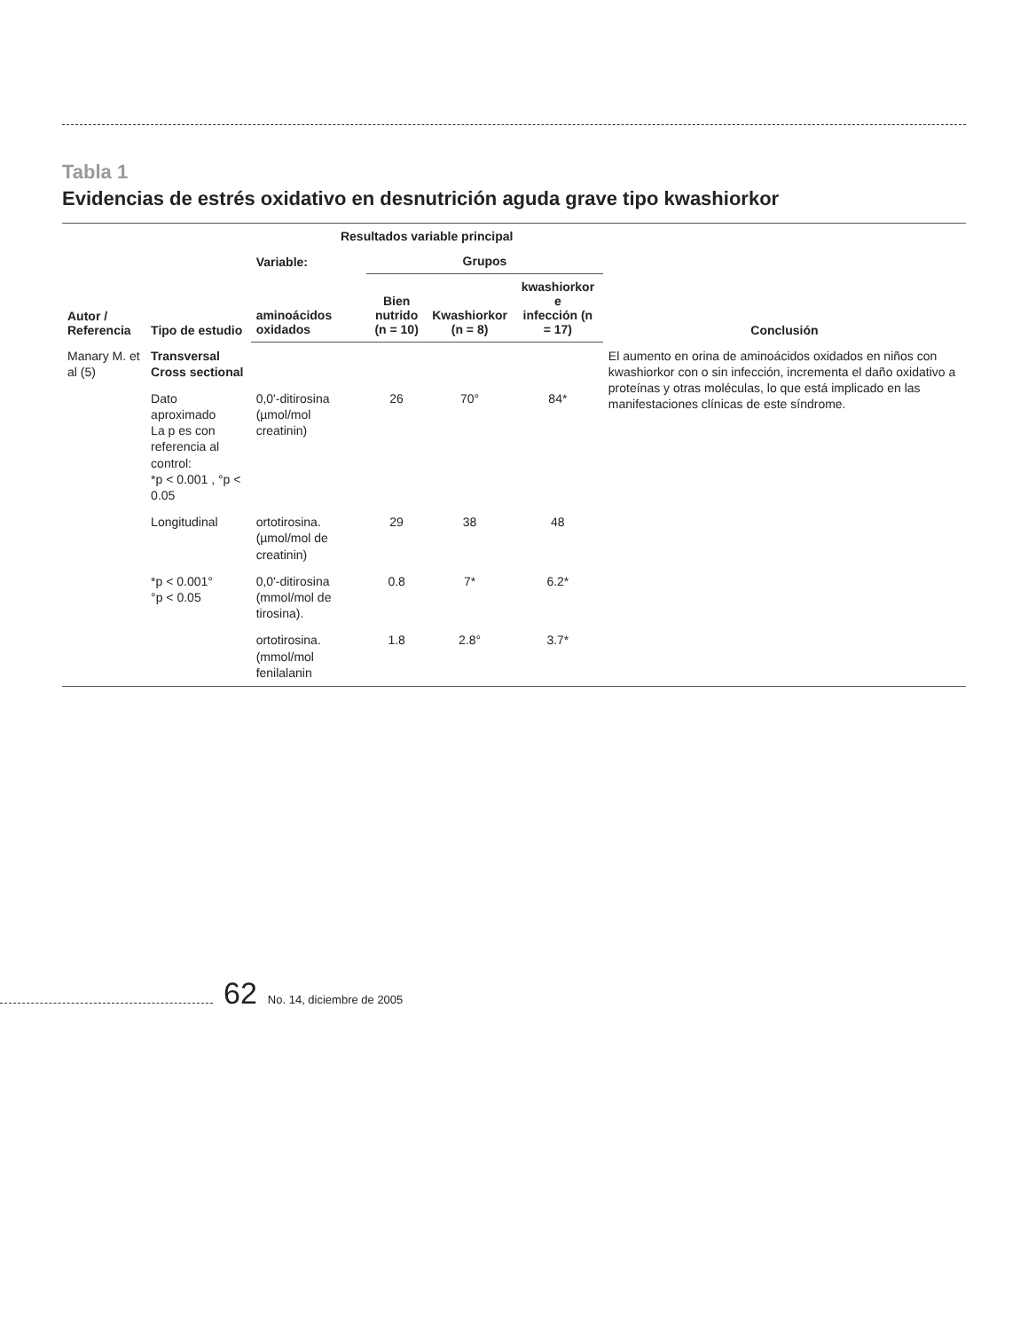Tabla 1
Evidencias de estrés oxidativo en desnutrición aguda grave tipo kwashiorkor
| Autor / Referencia | Tipo de estudio | Resultados variable principal | | | | Conclusión |
| --- | --- | --- | --- | --- | --- | --- |
| | | Variable: | Grupos | | | |
| | | aminoácidos oxidados | Bien nutrido (n = 10) | Kwashiorkor (n = 8) | kwashiorkor e infección (n = 17) | |
| Manary M. et al (5) | Transversal Cross sectional | | | | | El aumento en orina de aminoácidos oxidados en niños con kwashiorkor con o sin infección, incrementa el daño oxidativo a proteínas y otras moléculas, lo que está implicado en las manifestaciones clínicas de este síndrome. |
| | Dato aproximado La p es con referencia al control: *p < 0.001 , °p < 0.05 | 0,0'-ditirosina (µmol/mol creatinin) | 26 | 70° | 84* | |
| | Longitudinal | ortotirosina. (µmol/mol de creatinin) | 29 | 38 | 48 | |
| | *p < 0.001° °p < 0.05 | 0,0'-ditirosina (mmol/mol de tirosina). | 0.8 | 7* | 6.2* | |
| | | ortotirosina. (mmol/mol fenilalanin | 1.8 | 2.8° | 3.7* | |
62 No. 14, diciembre de 2005